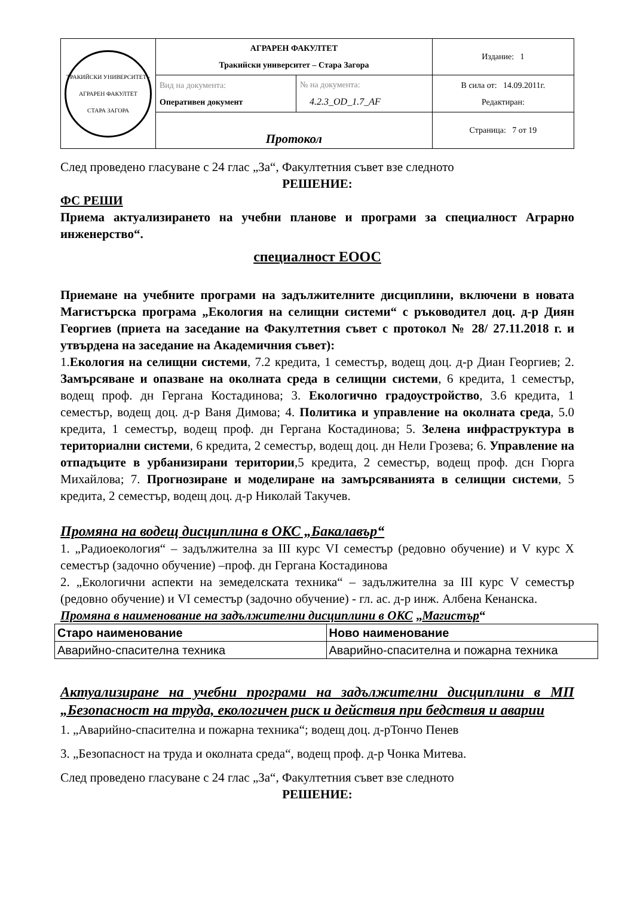| ТРАКИЙСКИ УНИВЕРСИТЕТ - АГРАРЕН ФАКУЛТЕТ СТАРА ЗАГОРА | АГРАРЕН ФАКУЛТЕТ Тракийски университет – Стара Загора | | Издание: 1 |
| | Вид на документа: Оперативен документ | № на документа: 4.2.3_OD_1.7_AF | В сила от: 14.09.2011г. Редактиран: |
| | Протокол | | Страница: 7 от 19 |
След проведено гласуване с 24 глас „За“, Факултетния съвет взе следното
РЕШЕНИЕ:
ФС РЕШИ
Приема актуализирането на учебни планове и програми за специалност Аграрно инженерство“.
специалност ЕООС
Приемане на учебните програми на задължителните дисциплини, включени в новата Магистърска програма „Екология на селищни системи“ с ръководител доц. д-р Диян Георгиев (приета на заседание на Факултетния съвет с протокол № 28/ 27.11.2018 г. и утвърдена на заседание на Академичния съвет):
1.Екология на селищни системи, 7.2 кредита, 1 семестър, водещ доц. д-р Диан Георгиев; 2. Замърсяване и опазване на околната среда в селищни системи, 6 кредита, 1 семестър, водещ проф. дн Гергана Костадинова; 3. Екологично градоустройство, 3.6 кредита, 1 семестър, водещ доц. д-р Ваня Димова; 4. Политика и управление на околната среда, 5.0 кредита, 1 семестър, водещ проф. дн Гергана Костадинова; 5. Зелена инфраструктура в териториални системи, 6 кредита, 2 семестър, водещ доц. дн Нели Грозева; 6. Управление на отпадъците в урбанизирани територии,5 кредита, 2 семестър, водещ проф. дсн Гюрга Михайлова; 7. Прогнозиране и моделиране на замърсяванията в селищни системи, 5 кредита, 2 семестър, водещ доц. д-р Николай Такучев.
Промяна на водещ дисциплина в ОКС „Бакалавър“
1. „Радиоекология“ – задължителна за III курс VI семестър (редовно обучение) и V курс X семестър (задочно обучение) –проф. дн Гергана Костадинова
2. „Екологични аспекти на земеделската техника“ – задължителна за III курс V семестър (редовно обучение) и VI семестър (задочно обучение) - гл. ас. д-р инж. Албена Кенанска.
Промяна в наименование на задължителни дисциплини в ОКС „Магистър“
| Старо наименование | Ново наименование |
| --- | --- |
| Аварийно-спасителна техника | Аварийно-спасителна и пожарна техника |
Актуализиране на учебни програми на задължителни дисциплини в МП „Безопасност на труда, екологичен риск и действия при бедствия и аварии
1. „Аварийно-спасителна и пожарна техника“; водещ доц. д-рТончо Пенев
3. „Безопасност на труда и околната среда“, водещ проф. д-р Чонка Митева.
След проведено гласуване с 24 глас „За“, Факултетния съвет взе следното
РЕШЕНИЕ: